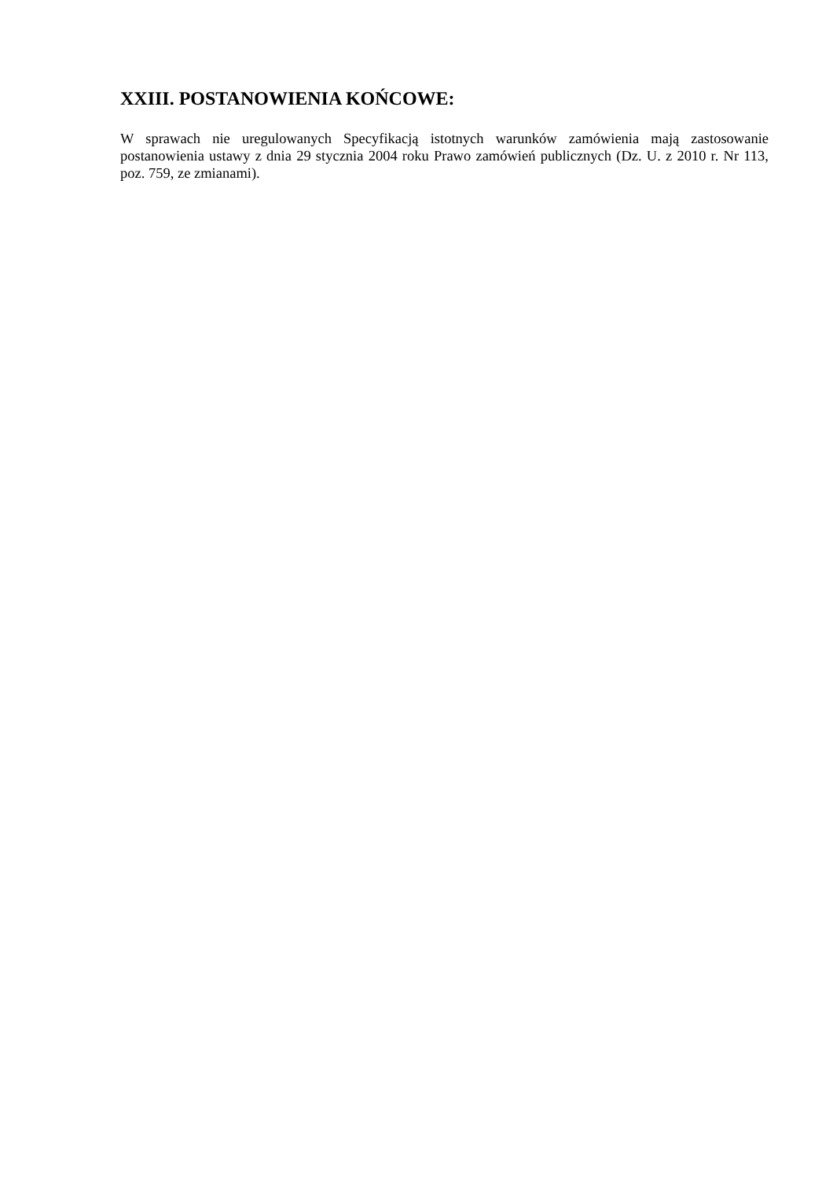XXIII. POSTANOWIENIA KOŃCOWE:
W sprawach nie uregulowanych Specyfikacją istotnych warunków zamówienia mają zastosowanie postanowienia ustawy z dnia 29 stycznia 2004 roku Prawo zamówień publicznych (Dz. U. z 2010 r. Nr 113, poz. 759, ze zmianami).